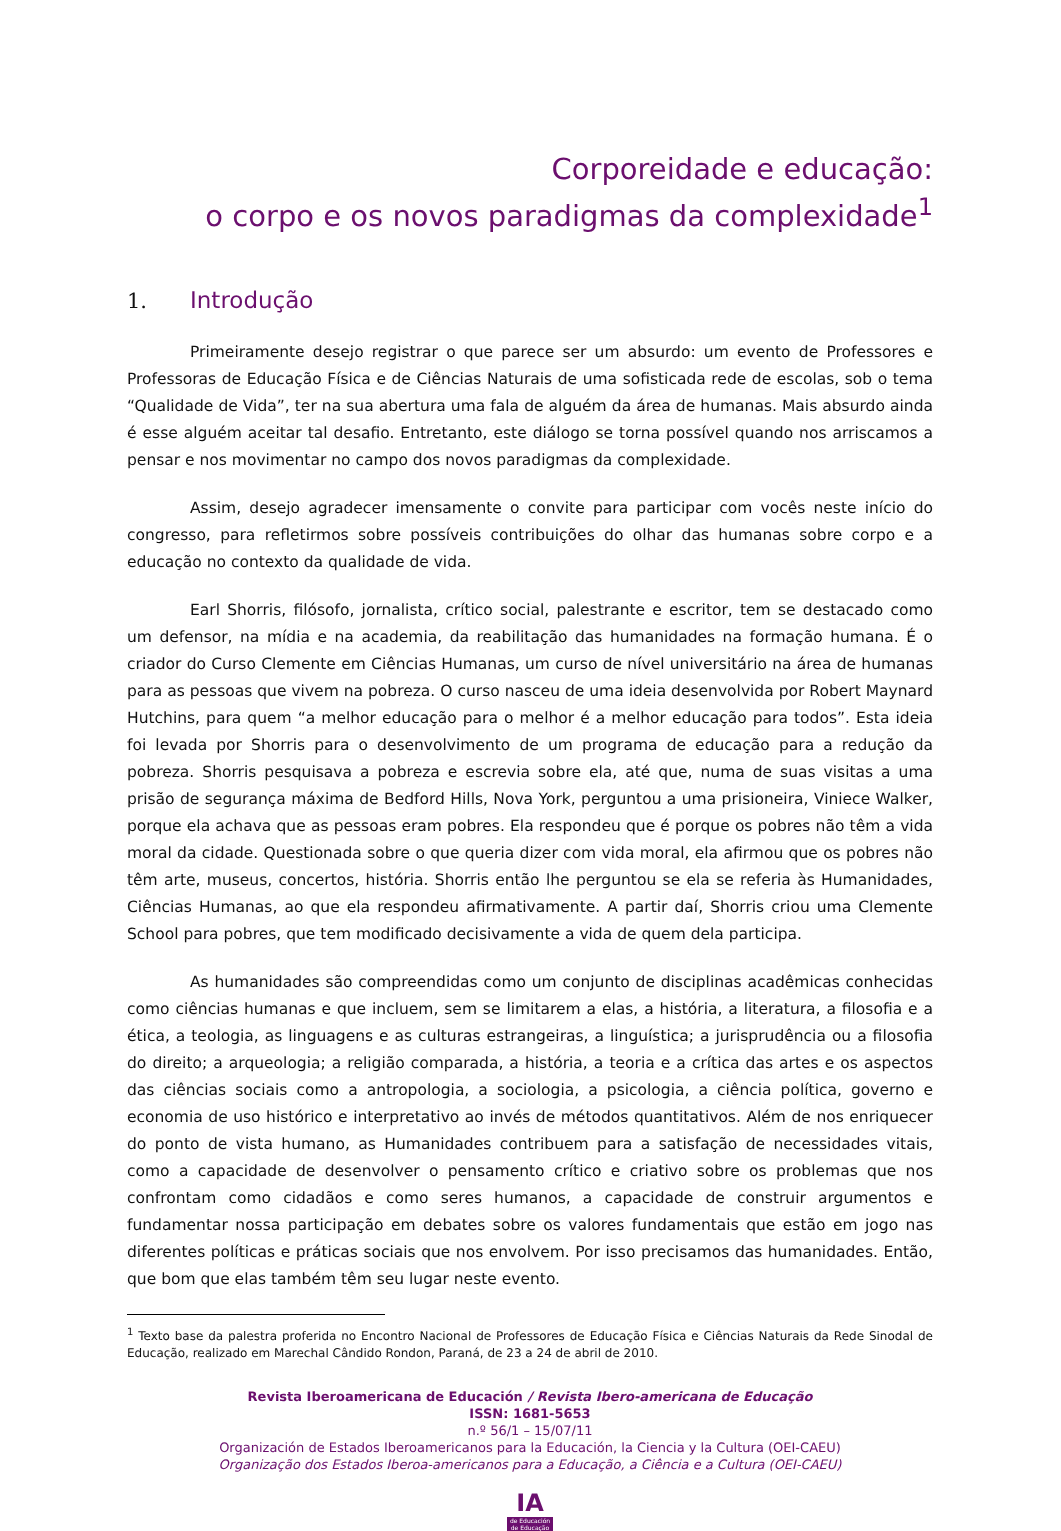Corporeidade e educação:
o corpo e os novos paradigmas da complexidade<sup>1</sup>
1. Introdução
Primeiramente desejo registrar o que parece ser um absurdo: um evento de Professores e Professoras de Educação Física e de Ciências Naturais de uma sofisticada rede de escolas, sob o tema “Qualidade de Vida”, ter na sua abertura uma fala de alguém da área de humanas. Mais absurdo ainda é esse alguém aceitar tal desafio. Entretanto, este diálogo se torna possível quando nos arriscamos a pensar e nos movimentar no campo dos novos paradigmas da complexidade.
Assim, desejo agradecer imensamente o convite para participar com vocês neste início do congresso, para refletirmos sobre possíveis contribuições do olhar das humanas sobre corpo e a educação no contexto da qualidade de vida.
Earl Shorris, filósofo, jornalista, crítico social, palestrante e escritor, tem se destacado como um defensor, na mídia e na academia, da reabilitação das humanidades na formação humana. É o criador do Curso Clemente em Ciências Humanas, um curso de nível universitário na área de humanas para as pessoas que vivem na pobreza. O curso nasceu de uma ideia desenvolvida por Robert Maynard Hutchins, para quem “a melhor educação para o melhor é a melhor educação para todos”. Esta ideia foi levada por Shorris para o desenvolvimento de um programa de educação para a redução da pobreza. Shorris pesquisava a pobreza e escrevia sobre ela, até que, numa de suas visitas a uma prisão de segurança máxima de Bedford Hills, Nova York, perguntou a uma prisioneira, Viniece Walker, porque ela achava que as pessoas eram pobres. Ela respondeu que é porque os pobres não têm a vida moral da cidade. Questionada sobre o que queria dizer com vida moral, ela afirmou que os pobres não têm arte, museus, concertos, história. Shorris então lhe perguntou se ela se referia às Humanidades, Ciências Humanas, ao que ela respondeu afirmativamente. A partir daí, Shorris criou uma Clemente School para pobres, que tem modificado decisivamente a vida de quem dela participa.
As humanidades são compreendidas como um conjunto de disciplinas acadêmicas conhecidas como ciências humanas e que incluem, sem se limitarem a elas, a história, a literatura, a filosofia e a ética, a teologia, as linguagens e as culturas estrangeiras, a linguística; a jurisprudência ou a filosofia do direito; a arqueologia; a religião comparada, a história, a teoria e a crítica das artes e os aspectos das ciências sociais como a antropologia, a sociologia, a psicologia, a ciência política, governo e economia de uso histórico e interpretativo ao invés de métodos quantitativos. Além de nos enriquecer do ponto de vista humano, as Humanidades contribuem para a satisfação de necessidades vitais, como a capacidade de desenvolver o pensamento crítico e criativo sobre os problemas que nos confrontam como cidadãos e como seres humanos, a capacidade de construir argumentos e fundamentar nossa participação em debates sobre os valores fundamentais que estão em jogo nas diferentes políticas e práticas sociais que nos envolvem. Por isso precisamos das humanidades. Então, que bom que elas também têm seu lugar neste evento.
<sup>1</sup> Texto base da palestra proferida no Encontro Nacional de Professores de Educação Física e Ciências Naturais da Rede Sinodal de Educação, realizado em Marechal Cândido Rondon, Paraná, de 23 a 24 de abril de 2010.
Revista Iberoamericana de Educación / Revista Ibero-americana de Educação
ISSN: 1681-5653
n.º 56/1 – 15/07/11
Organización de Estados Iberoamericanos para la Educación, la Ciencia y la Cultura (OEI-CAEU)
Organização dos Estados Iberoa-americanos para a Educação, a Ciência e a Cultura (OEI-CAEU)
IA
de Educación de Educação